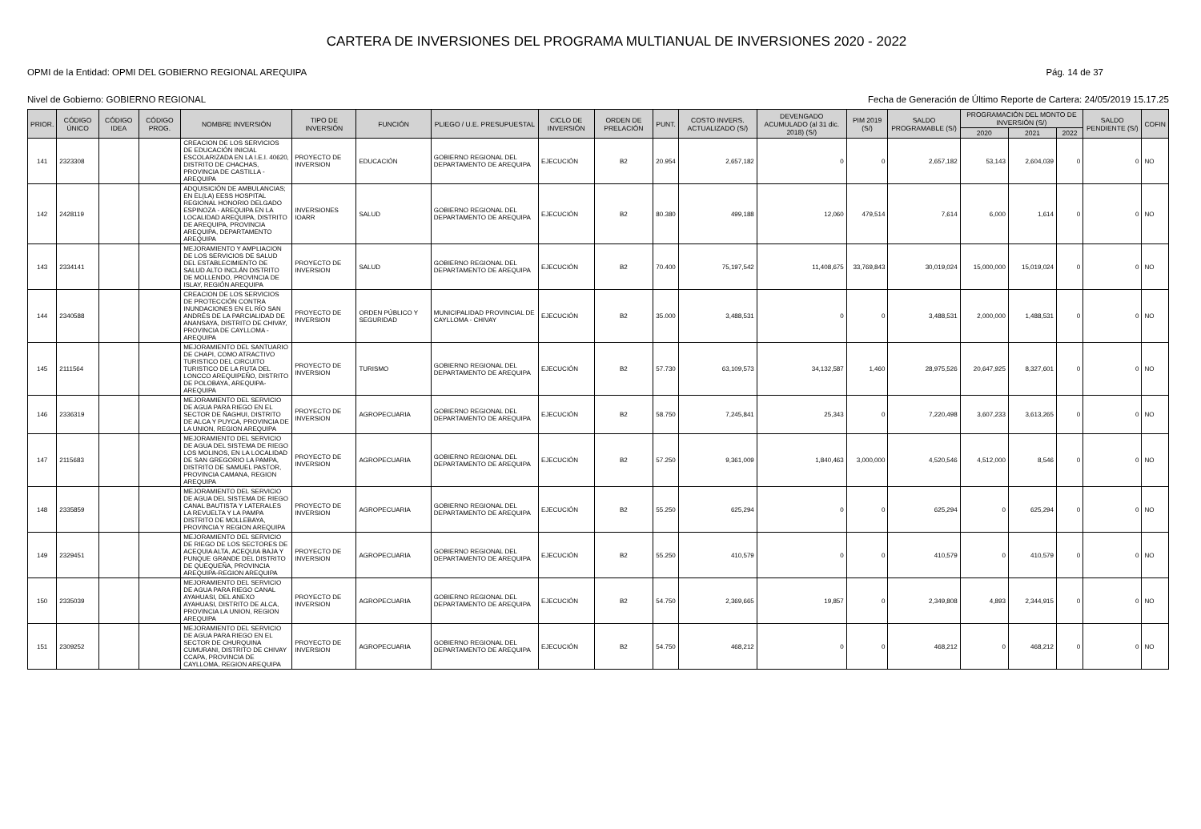CARTERA DE INVERSIONES DEL PROGRAMA MULTIANUAL DE INVERSIONES 2020 - 2022
OPMI de la Entidad: OPMI DEL GOBIERNO REGIONAL AREQUIPA Pág. 14 de 37
Nivel de Gobierno: GOBIERNO REGIONAL Fecha de Generación de Último Reporte de Cartera: 24/05/2019 15.17.25
| PRIOR. | CÓDIGO ÚNICO | CÓDIGO IDEA | CÓDIGO PROG. | NOMBRE INVERSIÓN | TIPO DE INVERSIÓN | FUNCIÓN | PLIEGO / U.E. PRESUPUESTAL | CICLO DE INVERSIÓN | ORDEN DE PRELACIÓN | PUNT. | COSTO INVERS. ACTUALIZADO (S/) | DEVENGADO ACUMULADO (al 31 dic. 2018) (S/) | PIM 2019 (S/) | SALDO PROGRAMABLE (S/) | PROGRAMACIÓN DEL MONTO DE INVERSIÓN (S/) | | | SALDO PENDIENTE (S/) | COFIN |
| --- | --- | --- | --- | --- | --- | --- | --- | --- | --- | --- | --- | --- | --- | --- | --- | --- | --- | --- | --- |
| | | | | | | | | | | | | | | | 2020 | 2021 | 2022 | | |
| 141 | 2323308 | | | CREACION DE LOS SERVICIOS DE EDUCACIÓN INICIAL ESCOLARIZADA EN LA I.E.I. 40620, DISTRITO DE CHACHAS, PROVINCIA DE CASTILLA - AREQUIPA | PROYECTO DE INVERSION | EDUCACIÓN | GOBIERNO REGIONAL DEL DEPARTAMENTO DE AREQUIPA | EJECUCIÓN | B2 | 20.954 | 2,657,182 | 0 | 0 | 2,657,182 | 53,143 | 2,604,039 | 0 | 0 | NO |
| 142 | 2428119 | | | ADQUISICIÓN DE AMBULANCIAS; EN EL(LA) EESS HOSPITAL REGIONAL HONORIO DELGADO ESPINOZA - AREQUIPA EN LA LOCALIDAD AREQUIPA, DISTRITO DE AREQUIPA, PROVINCIA AREQUIPA, DEPARTAMENTO AREQUIPA | INVERSIONES IOARR | SALUD | GOBIERNO REGIONAL DEL DEPARTAMENTO DE AREQUIPA | EJECUCIÓN | B2 | 80.380 | 499,188 | 12,060 | 479,514 | 7,614 | 6,000 | 1,614 | 0 | 0 | NO |
| 143 | 2334141 | | | MEJORAMIENTO Y AMPLIACION DE LOS SERVICIOS DE SALUD DEL ESTABLECIMIENTO DE SALUD ALTO INCLÁN DISTRITO DE MOLLENDO, PROVINCIA DE ISLAY, REGIÓN AREQUIPA | PROYECTO DE INVERSION | SALUD | GOBIERNO REGIONAL DEL DEPARTAMENTO DE AREQUIPA | EJECUCIÓN | B2 | 70.400 | 75,197,542 | 11,408,675 | 33,769,843 | 30,019,024 | 15,000,000 | 15,019,024 | 0 | 0 | NO |
| 144 | 2340588 | | | CREACION DE LOS SERVICIOS DE PROTECCIÓN CONTRA INUNDACIONES EN EL RÍO SAN ANDRÉS DE LA PARCIALIDAD DE ANANSAYA, DISTRITO DE CHIVAY, PROVINCIA DE CAYLLOMA - AREQUIPA | PROYECTO DE INVERSION | ORDEN PÚBLICO Y SEGURIDAD | MUNICIPALIDAD PROVINCIAL DE CAYLLOMA - CHIVAY | EJECUCIÓN | B2 | 35.000 | 3,488,531 | 0 | 0 | 3,488,531 | 2,000,000 | 1,488,531 | 0 | 0 | NO |
| 145 | 2111564 | | | MEJORAMIENTO DEL SANTUARIO DE CHAPI, COMO ATRACTIVO TURISTICO DEL CIRCUITO TURISTICO DE LA RUTA DEL LONCCO AREQUIPEÑO, DISTRITO DE POLOBAYA, AREQUIPA-AREQUIPA | PROYECTO DE INVERSION | TURISMO | GOBIERNO REGIONAL DEL DEPARTAMENTO DE AREQUIPA | EJECUCIÓN | B2 | 57.730 | 63,109,573 | 34,132,587 | 1,460 | 28,975,526 | 20,647,925 | 8,327,601 | 0 | 0 | NO |
| 146 | 2336319 | | | MEJORAMIENTO DEL SERVICIO DE AGUA PARA RIEGO EN EL SECTOR DE ÑAGHUI, DISTRITO DE ALCA Y PUYCA, PROVINCIA DE LA UNION, REGION AREQUIPA | PROYECTO DE INVERSION | AGROPECUARIA | GOBIERNO REGIONAL DEL DEPARTAMENTO DE AREQUIPA | EJECUCIÓN | B2 | 58.750 | 7,245,841 | 25,343 | 0 | 7,220,498 | 3,607,233 | 3,613,265 | 0 | 0 | NO |
| 147 | 2115683 | | | MEJORAMIENTO DEL SERVICIO DE AGUA DEL SISTEMA DE RIEGO LOS MOLINOS, EN LA LOCALIDAD DE SAN GREGORIO LA PAMPA, DISTRITO DE SAMUEL PASTOR, PROVINCIA CAMANA, REGION AREQUIPA | PROYECTO DE INVERSION | AGROPECUARIA | GOBIERNO REGIONAL DEL DEPARTAMENTO DE AREQUIPA | EJECUCIÓN | B2 | 57.250 | 9,361,009 | 1,840,463 | 3,000,000 | 4,520,546 | 4,512,000 | 8,546 | 0 | 0 | NO |
| 148 | 2335859 | | | MEJORAMIENTO DEL SERVICIO DE AGUA DEL SISTEMA DE RIEGO CANAL BAUTISTA Y LATERALES LA REVUELTA Y LA PAMPA DISTRITO DE MOLLEBAYA, PROVINCIA Y REGION AREQUIPA | PROYECTO DE INVERSION | AGROPECUARIA | GOBIERNO REGIONAL DEL DEPARTAMENTO DE AREQUIPA | EJECUCIÓN | B2 | 55.250 | 625,294 | 0 | 0 | 625,294 | 0 | 625,294 | 0 | 0 | NO |
| 149 | 2329451 | | | MEJORAMIENTO DEL SERVICIO DE RIEGO DE LOS SECTORES DE ACEQUIA ALTA, ACEQUIA BAJA Y PUNQUE GRANDE DEL DISTRITO DE QUEQUEÑA, PROVINCIA AREQUIPA-REGION AREQUIPA | PROYECTO DE INVERSION | AGROPECUARIA | GOBIERNO REGIONAL DEL DEPARTAMENTO DE AREQUIPA | EJECUCIÓN | B2 | 55.250 | 410,579 | 0 | 0 | 410,579 | 0 | 410,579 | 0 | 0 | NO |
| 150 | 2335039 | | | MEJORAMIENTO DEL SERVICIO DE AGUA PARA RIEGO CANAL AYAHUASI, DEL ANEXO AYAHUASI, DISTRITO DE ALCA, PROVINCIA LA UNION, REGION AREQUIPA | PROYECTO DE INVERSION | AGROPECUARIA | GOBIERNO REGIONAL DEL DEPARTAMENTO DE AREQUIPA | EJECUCIÓN | B2 | 54.750 | 2,369,665 | 19,857 | 0 | 2,349,808 | 4,893 | 2,344,915 | 0 | 0 | NO |
| 151 | 2309252 | | | MEJORAMIENTO DEL SERVICIO DE AGUA PARA RIEGO EN EL SECTOR DE CHURQUINA CUMURANI, DISTRITO DE CHIVAY CCAPA, PROVINCIA DE CAYLLOMA, REGION AREQUIPA | PROYECTO DE INVERSION | AGROPECUARIA | GOBIERNO REGIONAL DEL DEPARTAMENTO DE AREQUIPA | EJECUCIÓN | B2 | 54.750 | 468,212 | 0 | 0 | 468,212 | 0 | 468,212 | 0 | 0 | NO |